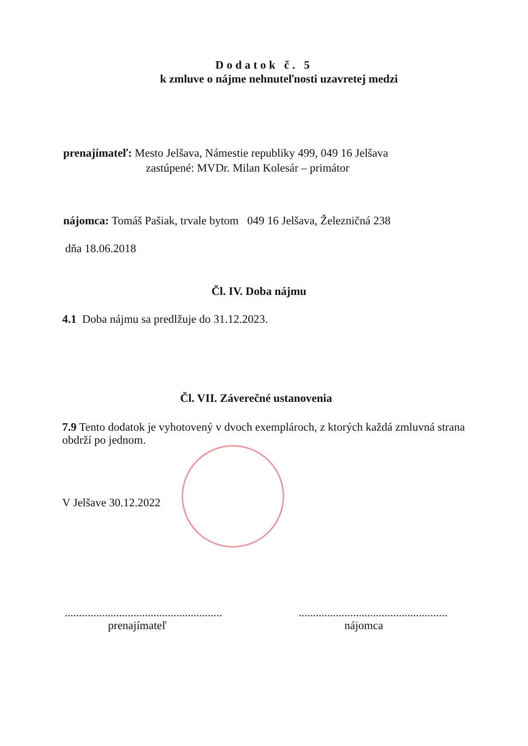Dodatok č. 5
k zmluve o nájme nehnuteľnosti uzavretej medzi
prenajímateľ: Mesto Jelšava, Námestie republiky 499, 049 16 Jelšava
zastúpené: MVDr. Milan Kolesár – primátor
nájomca: Tomáš Pašiak, trvale bytom 049 16 Jelšava, Železničná 238
dňa 18.06.2018
Čl. IV. Doba nájmu
4.1 Doba nájmu sa predlžuje do 31.12.2023.
Čl. VII. Záverečné ustanovenia
7.9 Tento dodatok je vyhotovený v dvoch exemplároch, z ktorých každá zmluvná strana obdrží po jednom.
V Jelšave 30.12.2022
.......................................................
prenajímateľ
....................................................
nájomca